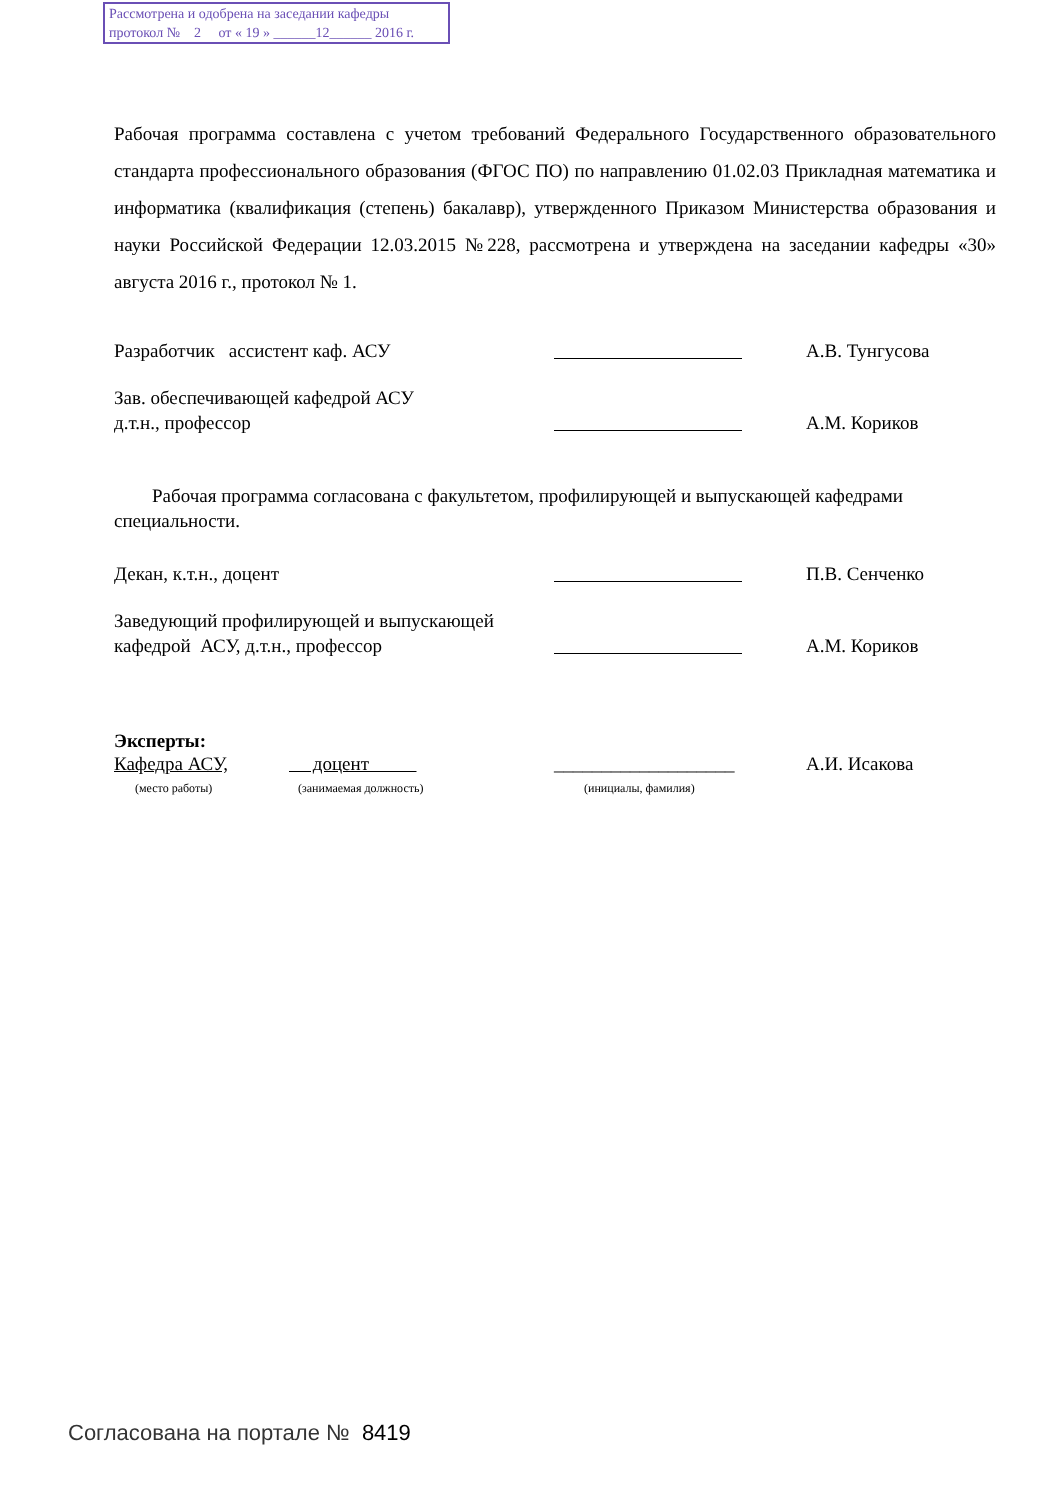Рассмотрена и одобрена на заседании кафедры
протокол № 2 от « 19 » ______12______ 2016 г.
Рабочая программа составлена с учетом требований Федерального Государственного образовательного стандарта профессионального образования (ФГОС ПО) по направлению 01.02.03 Прикладная математика и информатика (квалификация (степень) бакалавр), утвержденного Приказом Министерства образования и науки Российской Федерации 12.03.2015 №228, рассмотрена и утверждена на заседании кафедры «30» августа 2016 г., протокол № 1.
Разработчик ассистент каф. АСУ
А.В. Тунгусова
Зав. обеспечивающей кафедрой АСУ
д.т.н., профессор
А.М. Кориков
Рабочая программа согласована с факультетом, профилирующей и выпускающей кафедрами специальности.
Декан, к.т.н., доцент
П.В. Сенченко
Заведующий профилирующей и выпускающей
кафедрой АСУ, д.т.н., профессор
А.М. Кориков
Эксперты:
Кафедра АСУ,
(место работы)
доцент
(занимаемая должность)
___________________
(инициалы, фамилия)
А.И. Исакова
Согласована на портале № 8419